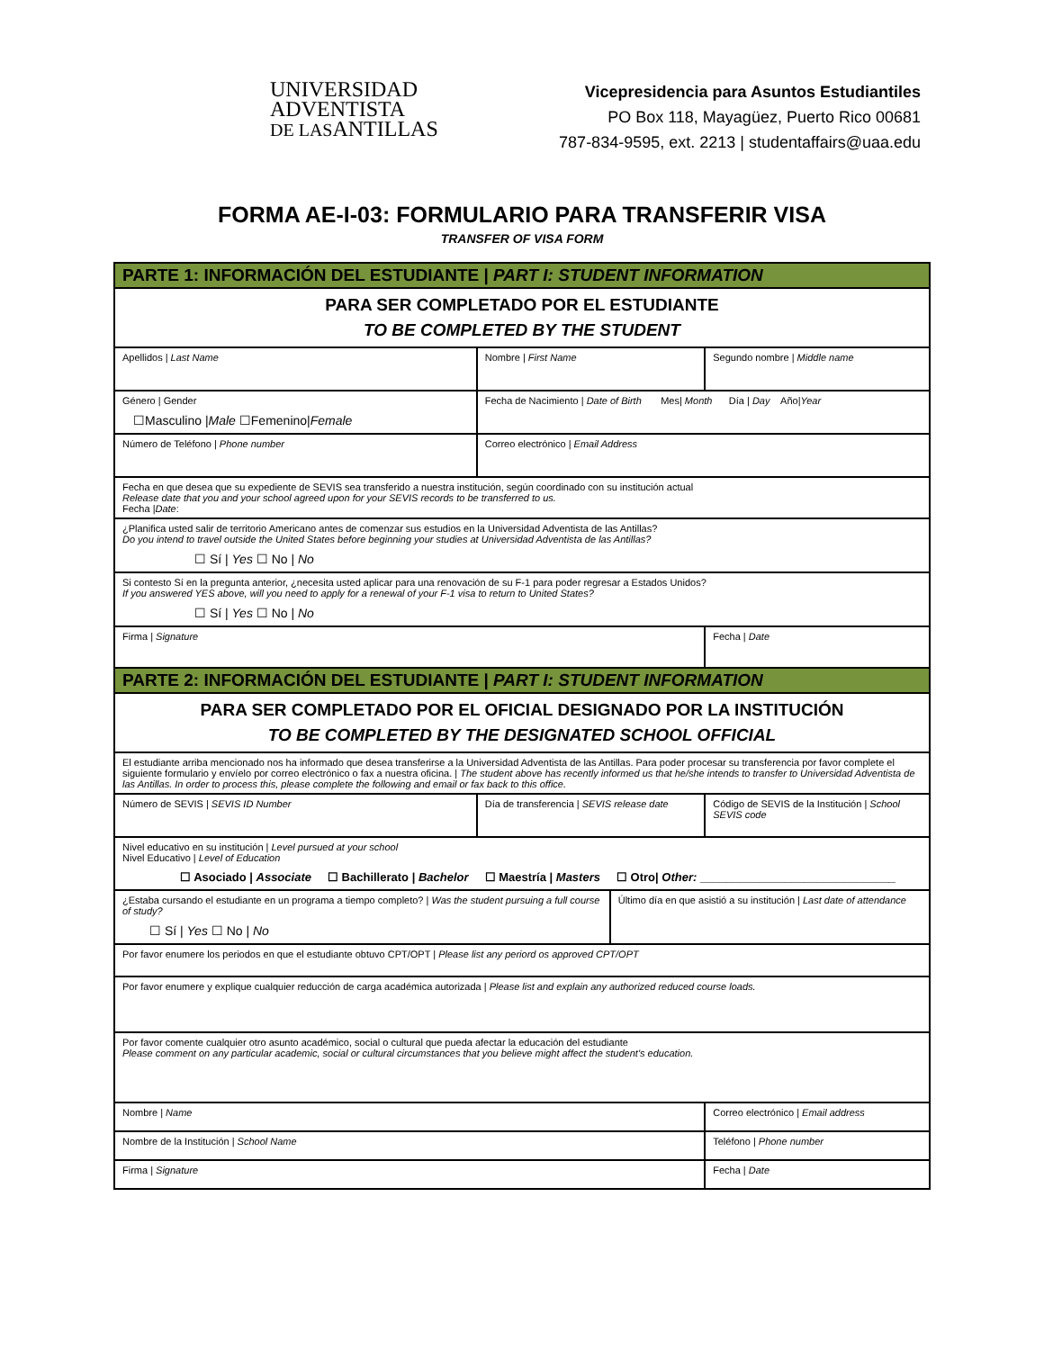UNIVERSIDAD
ADVENTISTA
DE LASANTILLAS
Vicepresidencia para Asuntos Estudiantiles
PO Box 118, Mayagüez, Puerto Rico 00681
787-834-9595, ext. 2213 | studentaffairs@uaa.edu
FORMA AE-I-03: FORMULARIO PARA TRANSFERIR VISA
TRANSFER OF VISA FORM
| PARTE 1: INFORMACIÓN DEL ESTUDIANTE / PART I: STUDENT INFORMATION | | | | |
| PARA SER COMPLETADO POR EL ESTUDIANTE TO BE COMPLETED BY THE STUDENT | | | | |
| Apellidos / Last Name | Nombre / First Name | | Segundo nombre / Middle name | |
| Género / Gender ☐Masculino / Male ☐Femenino/ Female | Fecha de Nacimiento / Date of Birth Mes/ Month Día / Day Año/ Year | | | |
| Número de Teléfono / Phone number | Correo electrónico / Email Address | | | |
| Fecha en que desea que su expediente de SEVIS sea transferido a nuestra institución, según coordinado con su institución actual Release date that you and your school agreed upon for your SEVIS records to be transferred to us. Fecha / Date : | | | | |
| ¿Planifica usted salir de territorio Americano antes de comenzar sus estudios en la Universidad Adventista de las Antillas? Do you intend to travel outside the United States before beginning your studies at Universidad Adventista de las Antillas? ☐ Sí / Yes ☐ No / No | | | | |
| Si contesto Sí en la pregunta anterior, ¿necesita usted aplicar para una renovación de su F-1 para poder regresar a Estados Unidos? If you answered YES above, will you need to apply for a renewal of your F-1 visa to return to United States? ☐ Sí / Yes ☐ No / No | | | | |
| Firma / Signature | | | | Fecha / Date |
| PARTE 2: INFORMACIÓN DEL ESTUDIANTE / PART I: STUDENT INFORMATION | | | | |
| PARA SER COMPLETADO POR EL OFICIAL DESIGNADO POR LA INSTITUCIÓN TO BE COMPLETED BY THE DESIGNATED SCHOOL OFFICIAL | | | | |
| El estudiante arriba mencionado nos ha informado que desea transferirse a la Universidad Adventista de las Antillas. Para poder procesar su transferencia por favor complete el siguiente formulario y envíelo por correo electrónico o fax a nuestra oficina. / The student above has recently informed us that he/she intends to transfer to Universidad Adventista de las Antillas. In order to process this, please complete the following and email or fax back to this office. | | | | |
| Número de SEVIS / SEVIS ID Number | Día de transferencia / SEVIS release date | | Código de SEVIS de la Institución / School SEVIS code | |
| Nivel educativo en su institución / Level pursued at your school Nivel Educativo / Level of Education ☐ Asociado / Associate ☐ Bachillerato / Bachelor ☐ Maestría / Masters ☐ Otro/ Other: ______________________________ | | | | |
| ¿Estaba cursando el estudiante en un programa a tiempo completo? / Was the student pursuing a full course of study? ☐ Sí / Yes ☐ No / No | | Último día en que asistió a su institución / Last date of attendance | | |
| Por favor enumere los periodos en que el estudiante obtuvo CPT/OPT / Please list any periord os approved CPT/OPT | | | | |
| Por favor enumere y explique cualquier reducción de carga académica autorizada / Please list and explain any authorized reduced course loads. | | | | |
| Por favor comente cualquier otro asunto académico, social o cultural que pueda afectar la educación del estudiante Please comment on any particular academic, social or cultural circumstances that you believe might affect the student's education. | | | | |
| Nombre / Name | | | Correo electrónico / Email address | |
| Nombre de la Institución / School Name | | | Teléfono / Phone number | |
| Firma / Signature | | | Fecha / Date | |